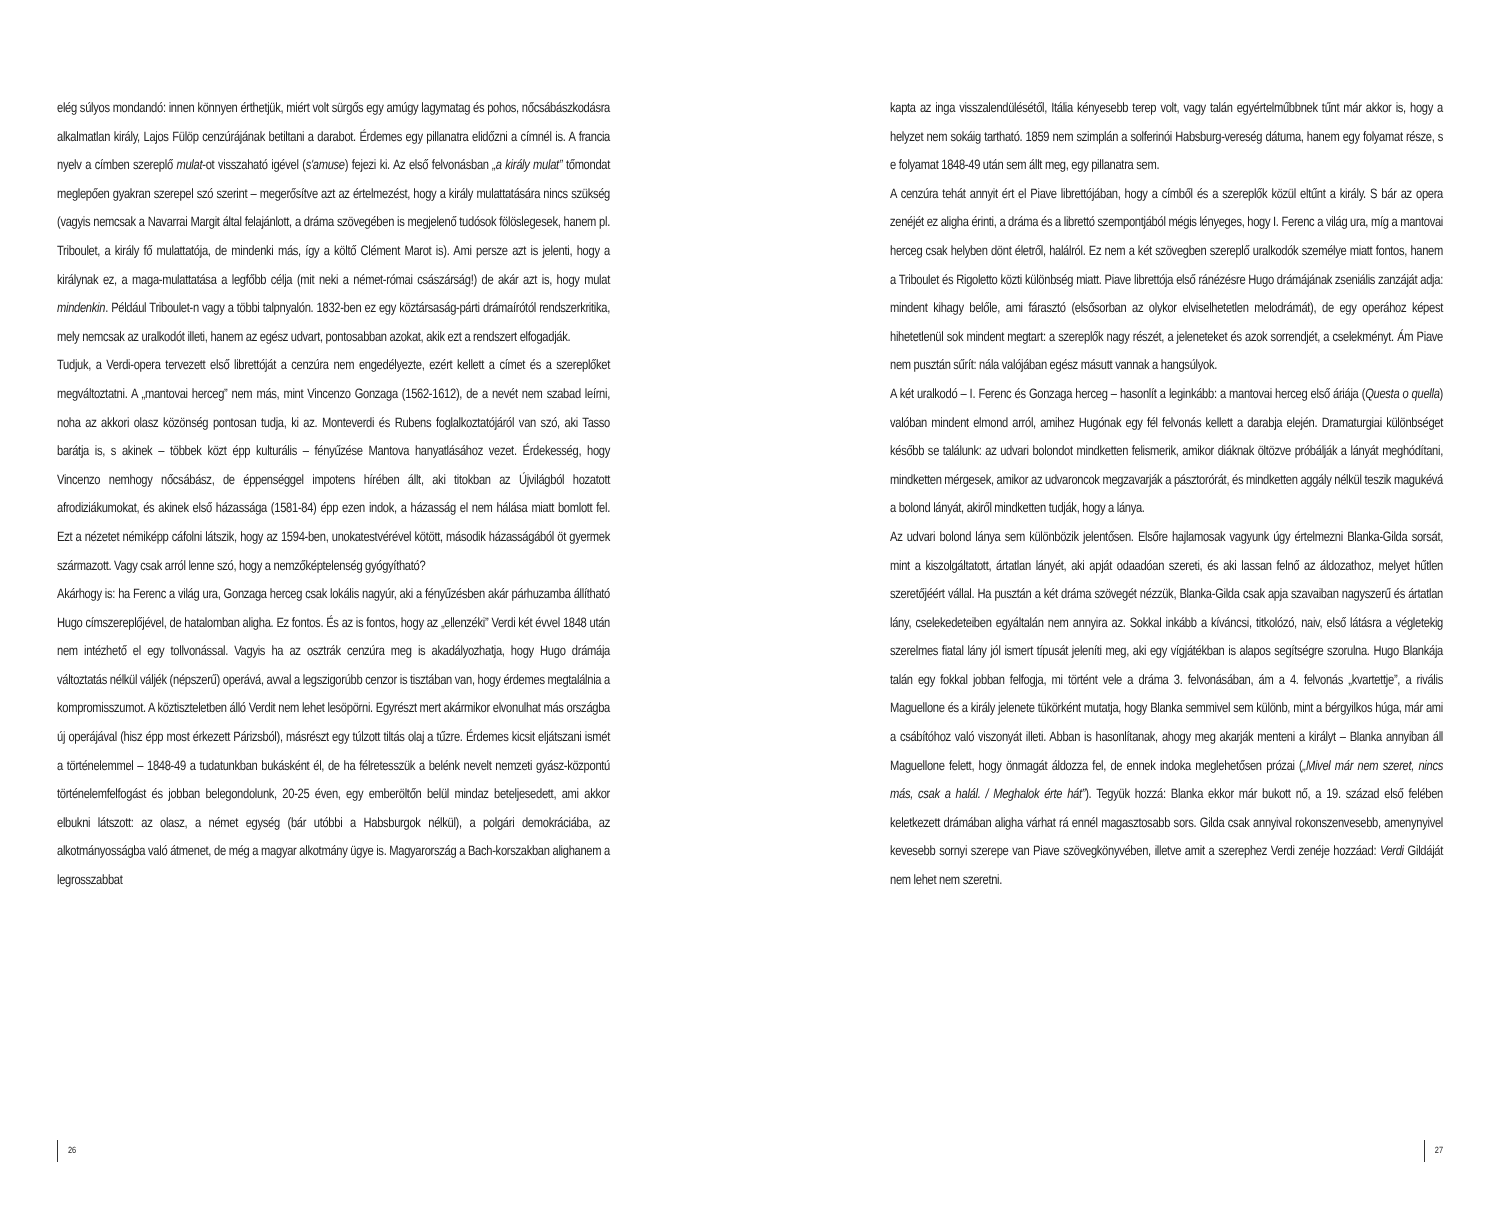elég súlyos mondandó: innen könnyen érthetjük, miért volt sürgős egy amúgy lagymatag és pohos, nőcsábászkodásra alkalmatlan király, Lajos Fülöp cenzúrájának betiltani a darabot. Érdemes egy pillanatra elidőzni a címnél is. A francia nyelv a címben szereplő mulat-ot visszaható igével (s'amuse) fejezi ki. Az első felvonásban „a király mulat” tőmondat meglepően gyakran szerepel szó szerint – megerősítve azt az értelmezést, hogy a király mulattatására nincs szükség (vagyis nemcsak a Navarrai Margit által felajánlott, a dráma szövegében is megjelenő tudósok fölöslegesek, hanem pl. Triboulet, a király fő mulattatója, de mindenki más, így a költő Clément Marot is). Ami persze azt is jelenti, hogy a királynak ez, a maga-mulattatása a legfőbb célja (mit neki a német-római császárság!) de akár azt is, hogy mulat mindenkin. Például Triboulet-n vagy a többi talpnyalón. 1832-ben ez egy köztársaság-párti drámaírótól rendszerkritika, mely nemcsak az uralkodót illeti, hanem az egész udvart, pontosabban azokat, akik ezt a rendszert elfogadják.
Tudjuk, a Verdi-opera tervezett első librettóját a cenzúra nem engedélyezte, ezért kellett a címet és a szereplőket megváltoztatni. A „mantovai herceg” nem más, mint Vincenzo Gonzaga (1562-1612), de a nevét nem szabad leírni, noha az akkori olasz közönség pontosan tudja, ki az. Monteverdi és Rubens foglalkoztatójáról van szó, aki Tasso barátja is, s akinek – többek közt épp kulturális – fényűzése Mantova hanyatlásához vezet. Érdekesség, hogy Vincenzo nemhogy nőcsábász, de éppenséggel impotens hírében állt, aki titokban az Újvilágból hozatott afrodiziákumokat, és akinek első házassága (1581-84) épp ezen indok, a házasság el nem hálása miatt bomlott fel. Ezt a nézetet némiképp cáfolni látszik, hogy az 1594-ben, unokatestvérével kötött, második házasságából öt gyermek származott. Vagy csak arról lenne szó, hogy a nemzőképtelenség gyógyítható?
Akárhogy is: ha Ferenc a világ ura, Gonzaga herceg csak lokális nagyúr, aki a fényűzésben akár párhuzamba állítható Hugo címszereplőjével, de hatalomban aligha. Ez fontos. És az is fontos, hogy az „ellenzéki” Verdi két évvel 1848 után nem intézhető el egy tollvonással. Vagyis ha az osztrák cenzúra meg is akadályozhatja, hogy Hugo drámája változtatás nélkül váljék (népszerű) operává, avval a legszigorúbb cenzor is tisztában van, hogy érdemes megtalálnia a kompromisszumot. A köztiszteletben álló Verdit nem lehet lesöpörni. Egyrészt mert akármikor elvonulhat más országba új operájával (hisz épp most érkezett Párizsból), másrészt egy túlzott tiltás olaj a tűzre. Érdemes kicsit eljátszani ismét a történelemmel – 1848-49 a tudatunkban bukásként él, de ha félretesszük a belénk nevelt nemzeti gyász-központú történelemfelfogást és jobban belegondolunk, 20-25 éven, egy emberöltőn belül mindaz beteljesedett, ami akkor elbukni látszott: az olasz, a német egység (bár utóbbi a Habsburgok nélkül), a polgári demokráciába, az alkotmányosságba való átmenet, de még a magyar alkotmány ügye is. Magyarország a Bach-korszakban alighanem a legrosszabbat
26
kapta az inga visszalendülésétől, Itália kényesebb terep volt, vagy talán egyértelműbbnek tűnt már akkor is, hogy a helyzet nem sokáig tartható. 1859 nem szimplán a solferinói Habsburg-vereség dátuma, hanem egy folyamat része, s e folyamat 1848-49 után sem állt meg, egy pillanatra sem.
A cenzúra tehát annyit ért el Piave librettójában, hogy a címből és a szereplők közül eltűnt a király. S bár az opera zenéjét ez aligha érinti, a dráma és a librettó szempontjából mégis lényeges, hogy I. Ferenc a világ ura, míg a mantovai herceg csak helyben dönt életről, halálról. Ez nem a két szövegben szereplő uralkodók személye miatt fontos, hanem a Triboulet és Rigoletto közti különbség miatt. Piave librettója első ránézésre Hugo drámájának zseniális zanzáját adja: mindent kihagy belőle, ami fárasztó (elsősorban az olykor elviselhetetlen melodrámát), de egy operához képest hihetetlenül sok mindent megtart: a szereplők nagy részét, a jeleneteket és azok sorrendjét, a cselekményt. Ám Piave nem pusztán sűrít: nála valójában egész másutt vannak a hangsúlyok.
A két uralkodó – I. Ferenc és Gonzaga herceg – hasonlít a leginkább: a mantovai herceg első áriája (Questa o quella) valóban mindent elmond arról, amihez Hugónak egy fél felvonás kellett a darabja elején. Dramaturgiai különbséget később se találunk: az udvari bolondot mindketten felismerik, amikor diáknak öltözve próbálják a lányát meghódítani, mindketten mérgesek, amikor az udvaroncok megzavarják a pásztorórát, és mindketten aggály nélkül teszik magukévá a bolond lányát, akiről mindketten tudják, hogy a lánya.
Az udvari bolond lánya sem különbözik jelentősen. Elsőre hajlamosak vagyunk úgy értelmezni Blanka-Gilda sorsát, mint a kiszolgáltatott, ártatlan lányét, aki apját odaadóan szereti, és aki lassan felnő az áldozathoz, melyet hűtlen szeretőjéért vállal. Ha pusztán a két dráma szövegét nézzük, Blanka-Gilda csak apja szavaiban nagyszerű és ártatlan lány, cselekedeteiben egyáltalán nem annyira az. Sokkal inkább a kíváncsi, titkolózó, naiv, első látásra a végletekig szerelmes fiatal lány jól ismert típusát jeleníti meg, aki egy vígjátékban is alapos segítségre szorulna. Hugo Blankája talán egy fokkal jobban felfogja, mi történt vele a dráma 3. felvonásában, ám a 4. felvonás „kvartettje”, a rivális Maguellone és a király jelenete tükörként mutatja, hogy Blanka semmivel sem különb, mint a bérgyilkos húga, már ami a csábítóhoz való viszonyát illeti. Abban is hasonlítanak, ahogy meg akarják menteni a királyt – Blanka annyiban áll Maguellone felett, hogy önmagát áldozza fel, de ennek indoka meglehetősen prózai („Mivel már nem szeret, nincs más, csak a halál. / Meghalok érte hát”). Tegyük hozzá: Blanka ekkor már bukott nő, a 19. század első felében keletkezett drámában aligha várhat rá ennél magasztosabb sors. Gilda csak annyival rokonszenvesebb, amenynyivel kevesebb sornyi szerepe van Piave szövegkönyvében, illetve amit a szerephez Verdi zenéje hozzáad: Verdi Gildáját nem lehet nem szeretni.
27